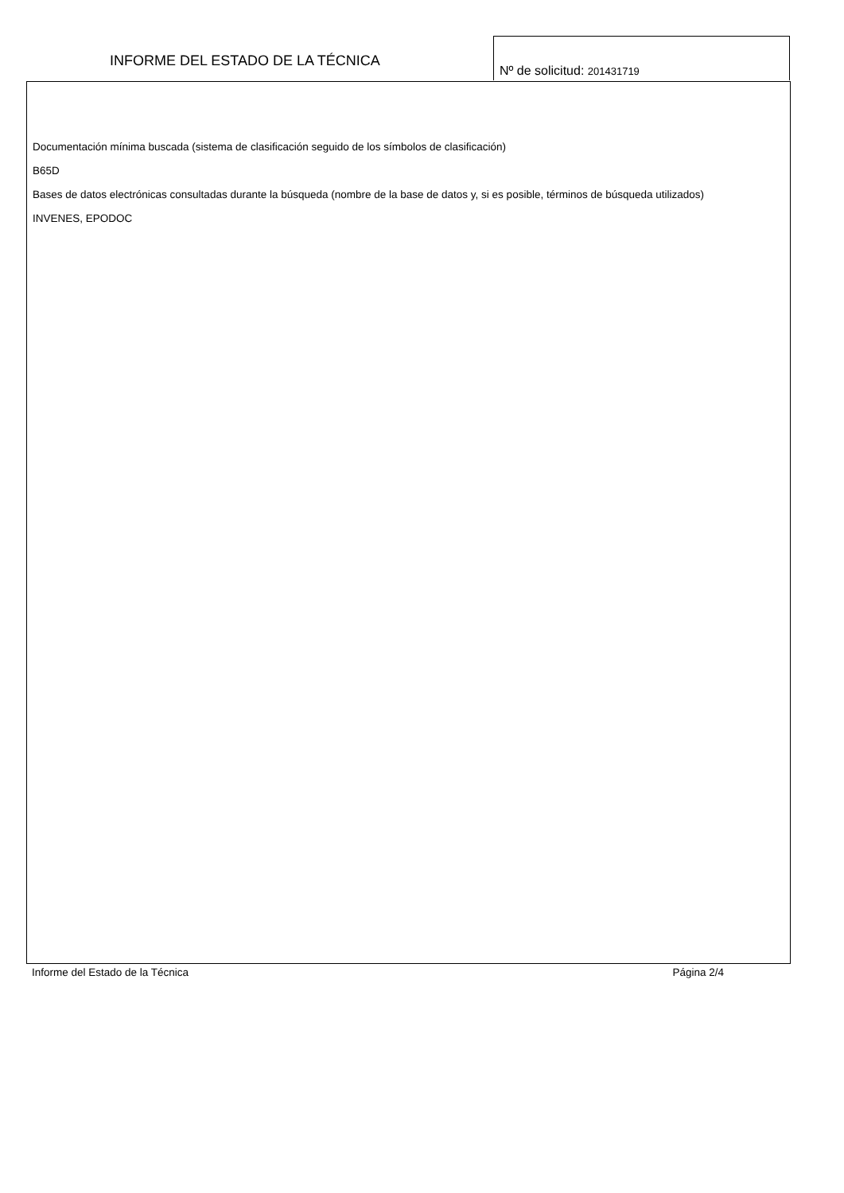INFORME DEL ESTADO DE LA TÉCNICA
Nº de solicitud: 201431719
Documentación mínima buscada (sistema de clasificación seguido de los símbolos de clasificación)
B65D
Bases de datos electrónicas consultadas durante la búsqueda (nombre de la base de datos y, si es posible, términos de búsqueda utilizados)
INVENES, EPODOC
Informe del Estado de la Técnica Página 2/4